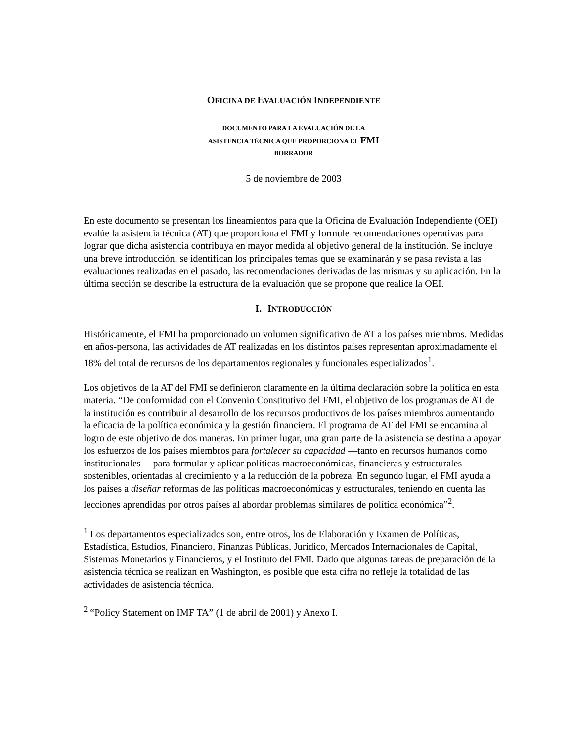OFICINA DE EVALUACIÓN INDEPENDIENTE
DOCUMENTO PARA LA EVALUACIÓN DE LA
ASISTENCIA TÉCNICA QUE PROPORCIONA EL FMI
BORRADOR
5 de noviembre de 2003
En este documento se presentan los lineamientos para que la Oficina de Evaluación Independiente (OEI) evalúe la asistencia técnica (AT) que proporciona el FMI y formule recomendaciones operativas para lograr que dicha asistencia contribuya en mayor medida al objetivo general de la institución. Se incluye una breve introducción, se identifican los principales temas que se examinarán y se pasa revista a las evaluaciones realizadas en el pasado, las recomendaciones derivadas de las mismas y su aplicación. En la última sección se describe la estructura de la evaluación que se propone que realice la OEI.
I. INTRODUCCIÓN
Históricamente, el FMI ha proporcionado un volumen significativo de AT a los países miembros. Medidas en años-persona, las actividades de AT realizadas en los distintos países representan aproximadamente el 18% del total de recursos de los departamentos regionales y funcionales especializados<sup>1</sup>.
Los objetivos de la AT del FMI se definieron claramente en la última declaración sobre la política en esta materia. “De conformidad con el Convenio Constitutivo del FMI, el objetivo de los programas de AT de la institución es contribuir al desarrollo de los recursos productivos de los países miembros aumentando la eficacia de la política económica y la gestión financiera. El programa de AT del FMI se encamina al logro de este objetivo de dos maneras. En primer lugar, una gran parte de la asistencia se destina a apoyar los esfuerzos de los países miembros para fortalecer su capacidad —tanto en recursos humanos como institucionales —para formular y aplicar políticas macroeconómicas, financieras y estructurales sostenibles, orientadas al crecimiento y a la reducción de la pobreza. En segundo lugar, el FMI ayuda a los países a diseñar reformas de las políticas macroeconómicas y estructurales, teniendo en cuenta las lecciones aprendidas por otros países al abordar problemas similares de política económica”<sup>2</sup>.
<sup>1</sup> Los departamentos especializados son, entre otros, los de Elaboración y Examen de Políticas, Estadística, Estudios, Financiero, Finanzas Públicas, Jurídico, Mercados Internacionales de Capital, Sistemas Monetarios y Financieros, y el Instituto del FMI. Dado que algunas tareas de preparación de la asistencia técnica se realizan en Washington, es posible que esta cifra no refleje la totalidad de las actividades de asistencia técnica.
<sup>2</sup> “Policy Statement on IMF TA” (1 de abril de 2001) y Anexo I.